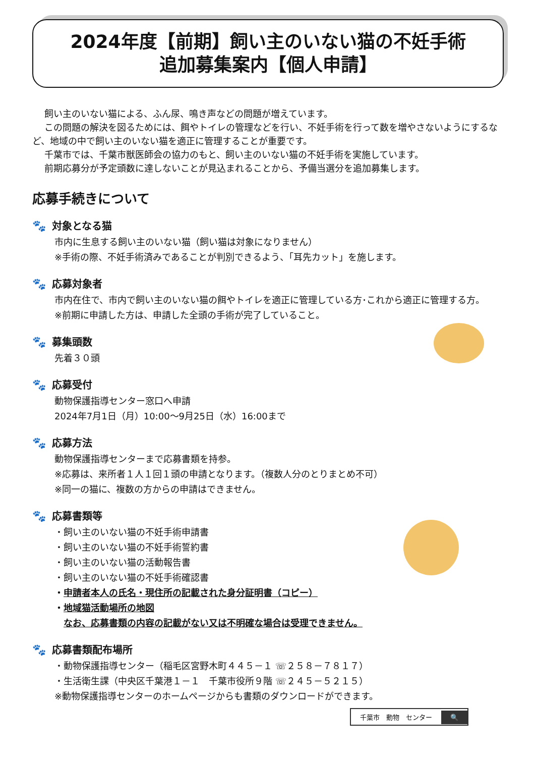2024年度【前期】飼い主のいない猫の不妊手術
追加募集案内【個人申請】
飼い主のいない猫による、ふん尿、鳴き声などの問題が増えています。
この問題の解決を図るためには、餌やトイレの管理などを行い、不妊手術を行って数を増やさないようにするなど、地域の中で飼い主のいない猫を適正に管理することが重要です。
千葉市では、千葉市獣医師会の協力のもと、飼い主のいない猫の不妊手術を実施しています。
前期応募分が予定頭数に達しないことが見込まれることから、予備当選分を追加募集します。
応募手続きについて
🐾 対象となる猫
市内に生息する飼い主のいない猫（飼い猫は対象になりません）
※手術の際、不妊手術済みであることが判別できるよう、「耳先カット」を施します。
🐾 応募対象者
市内在住で、市内で飼い主のいない猫の餌やトイレを適正に管理している方･これから適正に管理する方。
※前期に申請した方は、申請した全頭の手術が完了していること。
🐾 募集頭数
先着３０頭
🐾 応募受付
動物保護指導センター窓口へ申請
2024年7月1日（月）10:00～9月25日（水）16:00まで
🐾 応募方法
動物保護指導センターまで応募書類を持参。
※応募は、来所者１人１回１頭の申請となります。（複数人分のとりまとめ不可）
※同一の猫に、複数の方からの申請はできません。
🐾 応募書類等
・飼い主のいない猫の不妊手術申請書
・飼い主のいない猫の不妊手術誓約書
・飼い主のいない猫の活動報告書
・飼い主のいない猫の不妊手術確認書
・申請者本人の氏名・現住所の記載された身分証明書（コピー）
・地域猫活動場所の地図
　なお、応募書類の内容の記載がない又は不明確な場合は受理できません。
🐾 応募書類配布場所
・動物保護指導センター（稲毛区宮野木町４４５－１ ☏２５８－７８１７）
・生活衛生課（中央区千葉港１－１　千葉市役所９階 ☏２４５－５２１５）
※動物保護指導センターのホームページからも書類のダウンロードができます。
千葉市　動物　センター 🔍